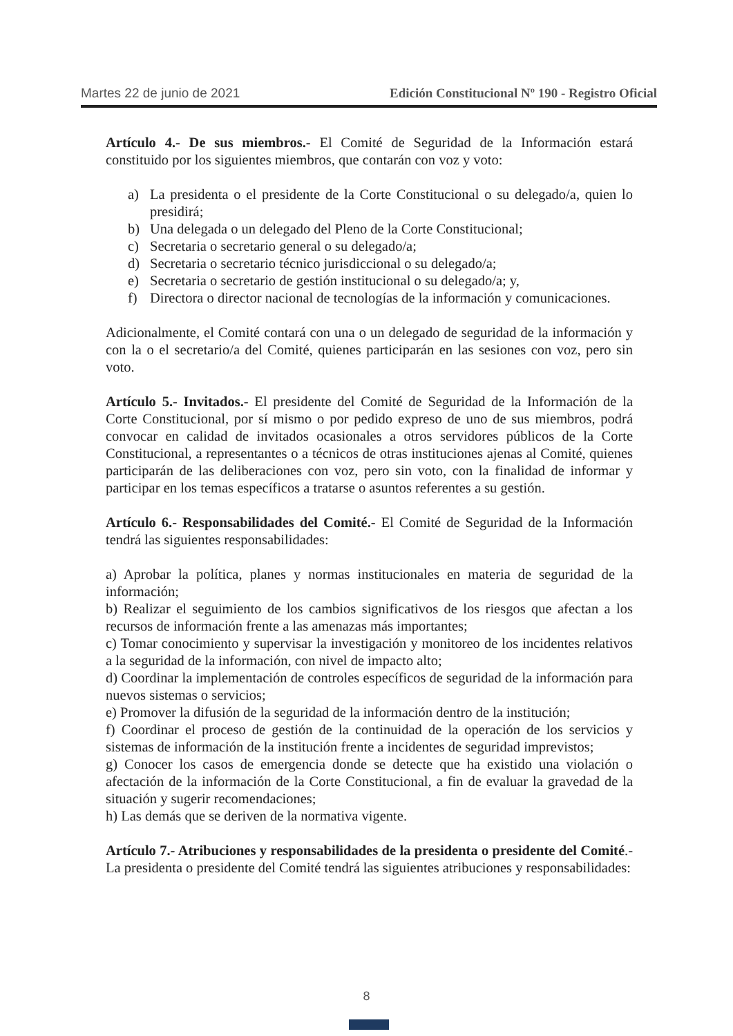Martes 22 de junio de 2021 Edición Constitucional Nº 190 - Registro Oficial
Artículo 4.- De sus miembros.- El Comité de Seguridad de la Información estará constituido por los siguientes miembros, que contarán con voz y voto:
a) La presidenta o el presidente de la Corte Constitucional o su delegado/a, quien lo presidirá;
b) Una delegada o un delegado del Pleno de la Corte Constitucional;
c) Secretaria o secretario general o su delegado/a;
d) Secretaria o secretario técnico jurisdiccional o su delegado/a;
e) Secretaria o secretario de gestión institucional o su delegado/a; y,
f) Directora o director nacional de tecnologías de la información y comunicaciones.
Adicionalmente, el Comité contará con una o un delegado de seguridad de la información y con la o el secretario/a del Comité, quienes participarán en las sesiones con voz, pero sin voto.
Artículo 5.- Invitados.- El presidente del Comité de Seguridad de la Información de la Corte Constitucional, por sí mismo o por pedido expreso de uno de sus miembros, podrá convocar en calidad de invitados ocasionales a otros servidores públicos de la Corte Constitucional, a representantes o a técnicos de otras instituciones ajenas al Comité, quienes participarán de las deliberaciones con voz, pero sin voto, con la finalidad de informar y participar en los temas específicos a tratarse o asuntos referentes a su gestión.
Artículo 6.- Responsabilidades del Comité.- El Comité de Seguridad de la Información tendrá las siguientes responsabilidades:
a) Aprobar la política, planes y normas institucionales en materia de seguridad de la información;
b) Realizar el seguimiento de los cambios significativos de los riesgos que afectan a los recursos de información frente a las amenazas más importantes;
c) Tomar conocimiento y supervisar la investigación y monitoreo de los incidentes relativos a la seguridad de la información, con nivel de impacto alto;
d) Coordinar la implementación de controles específicos de seguridad de la información para nuevos sistemas o servicios;
e) Promover la difusión de la seguridad de la información dentro de la institución;
f) Coordinar el proceso de gestión de la continuidad de la operación de los servicios y sistemas de información de la institución frente a incidentes de seguridad imprevistos;
g) Conocer los casos de emergencia donde se detecte que ha existido una violación o afectación de la información de la Corte Constitucional, a fin de evaluar la gravedad de la situación y sugerir recomendaciones;
h) Las demás que se deriven de la normativa vigente.
Artículo 7.- Atribuciones y responsabilidades de la presidenta o presidente del Comité.- La presidenta o presidente del Comité tendrá las siguientes atribuciones y responsabilidades:
8